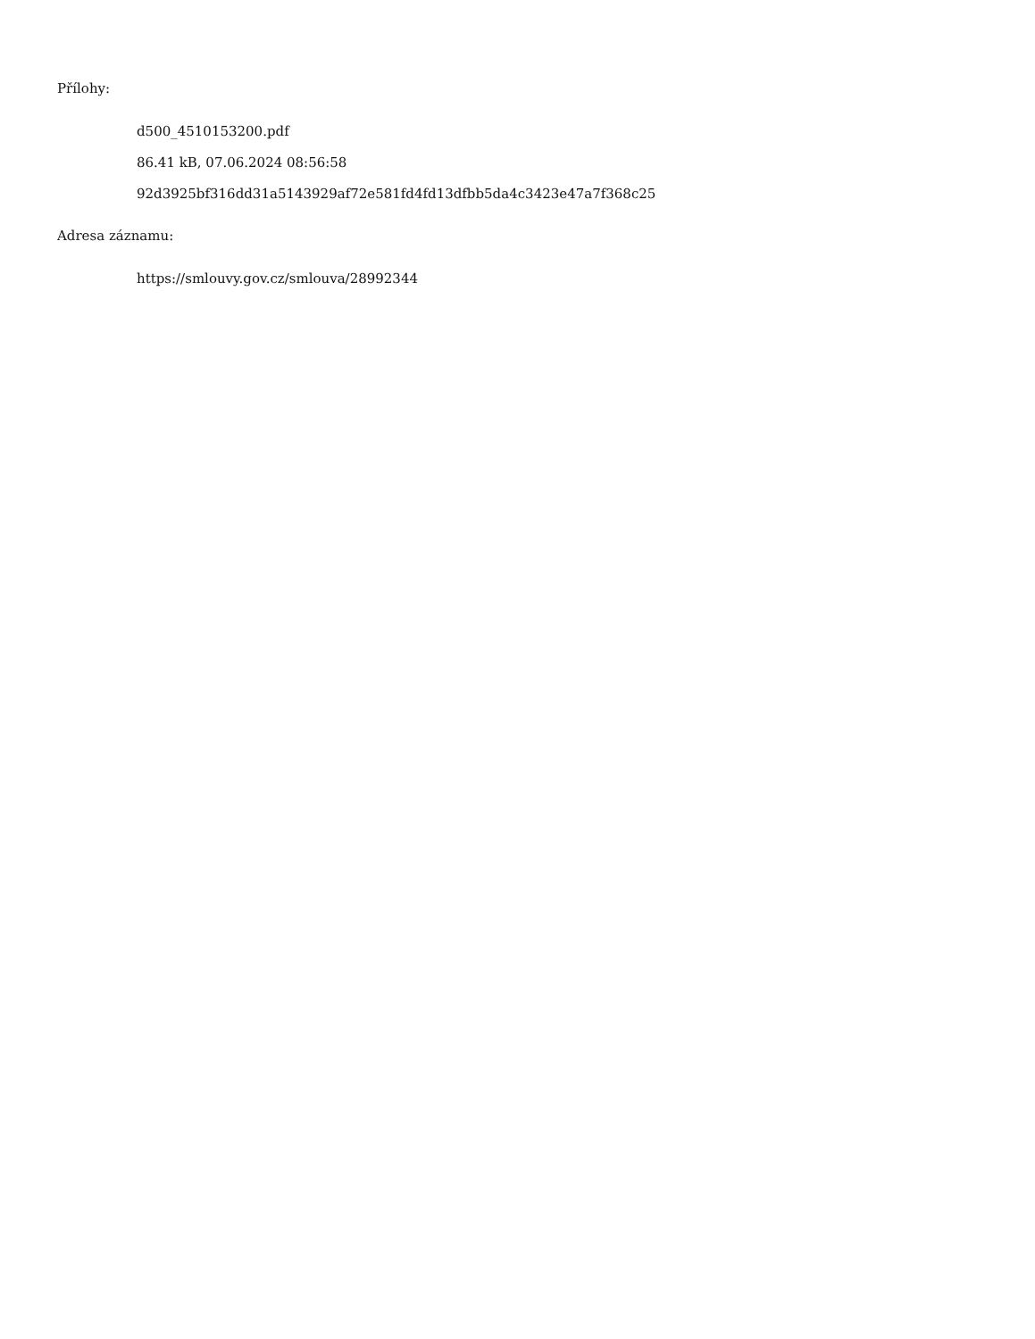Přílohy:
d500_4510153200.pdf
86.41 kB, 07.06.2024 08:56:58
92d3925bf316dd31a5143929af72e581fd4fd13dfbb5da4c3423e47a7f368c25
Adresa záznamu:
https://smlouvy.gov.cz/smlouva/28992344